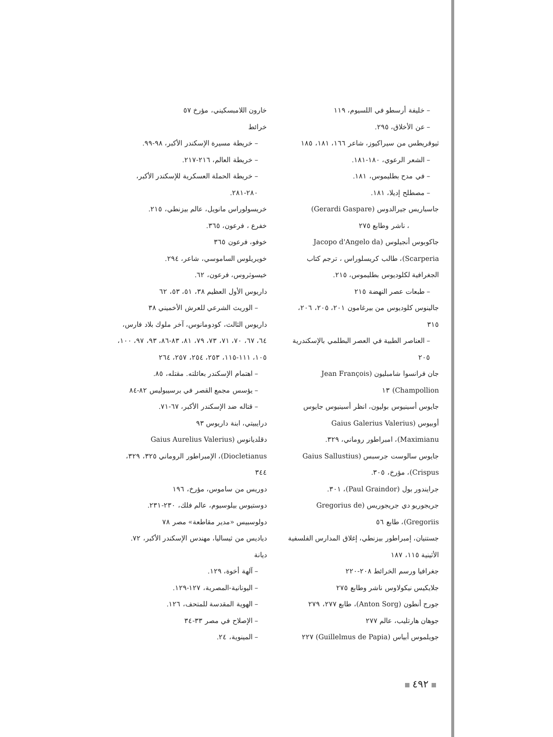– خليفة أرسطو في اللسيوم، ١١٩
– عن الأخلاق، ٢٩٥.
ثيوقريطس من سيراكيوز، شاعر ١٦٦، ١٨١، ١٨٥
– الشعر الرعوي، ١٨٠-١٨١.
– في مدح بطليموس، ١٨١.
– مصطلح إديلا، ١٨١.
جاسباريس جيرالدوس (Gerardi Gaspare)
، ناشر وطابع ٢٧٥
جاكوبوس أنجيلوس (Jacopo d'Angelo da Scarperia)، طالب كريسلوراس ، ترجم كتاب الجغرافية لكلوديوس بطليموس، ٢١٥.
– طبعات عصر النهضة ٢١٥
جالينوس كلوديوس من بيرغامون ٢٠١، ٢٠٥، ٢٠٦، ٣١٥
– العناصر الطبية في العصر البطلمي بالإسكندرية ٢٠٥
جان فرانسوا شامبليون (Jean François Champollion) ١٣
جايوس أسينيوس بوليون، انظر أسينيوس جايوس أوبيوس (Gaius Galerius Valerius Maximianu)، امبراطور روماني، ٣٢٩.
جايوس سالوست جرسبس (Gaius Sallustius Crispus)، مؤرخ، ٣٠٥.
جرايندور بول (Paul Graindor)، ٣٠١.
جريجوريو دي جريجوريس (Gregorius de Gregoriis)، طابع ٥٦
جستنيان، إمبراطور بيزنطي، إغلاق المدارس الفلسفية الأثينية ١١٥، ١٨٧
جغرافيا ورسم الخرائط ٢٠٨-٢٢٠
جلايكيس نيكولاوس ناشر وطابع ٢٧٥
جورج أنطون (Anton Sorg)، طابع ٢٧٧، ٢٧٩
جوهان هارتليب، عالم ٢٧٧
جويلموس أبياس (Guillelmus de Papia) ٢٢٧
خارون اللامبسكيني، مؤرخ ٥٧
خرائط
– خريطة مسيرة الإسكندر الأكبر، ٩٨-٩٩.
– خريطة العالم، ٢١٦-٢١٧.
– خريطة الحملة العسكرية للإسكندر الأكبر، ٢٨٠-٢٨١.
خريسولوراس مانويل، عالم بيزنطي، ٢١٥.
خفرع ، فرعون، ٣٦٥.
خوفو، فرعون ٣٦٥
خويريلوس الساموسي، شاعر، ٢٩٤.
خيسوثروس، فرعون، ٦٢.
داريوس الأول العظيم ٣٨، ٥١، ٥٣، ٦٢
– الوريث الشرعي للعرش الأخميني ٣٨
داريوس الثالث، كودومانوس، آخر ملوك بلاد فارس، ٦٤، ٦٧، ٧٠، ٧١، ٧٣، ٧٩، ٨١، ٨٣-٨٦، ٩٣، ٩٧، ١٠٠، ١٠٥، ١١١-١١٥، ٢٥٣، ٢٥٤، ٢٥٧، ٢٦٤
– اهتمام الإسكندر بعائلته. مقتله، ٨٥.
– يؤسس مجمع القصر في برسيبوليس ٨٢-٨٤
– قتاله ضد الإسكندر الأكبر، ٦٧-٧١.
درايبيتي، ابنة داريوس ٩٣
دقلديانوس (Gaius Aurelius Valerius Diocletianus)، الإمبراطور الروماني ٣٢٥، ٣٢٩، ٣٤٤
دوريس من ساموس، مؤرخ، ١٩٦
دوستيوس بيلوسيوم، عالم فلك، ٢٣٠-٢٣١.
دولوسبيس «مدير مقاطعة» مصر ٧٨
دياديس من ثيساليا، مهندس الإسكندر الأكبر، ٧٢.
ديانة
– آلهة أخوة، ١٢٩.
– اليونانية-المصرية، ١٢٧-١٢٩.
– الهوية المقدسة للمتحف، ١٢٦.
– الإصلاح في مصر ٣٣-٣٤
– المينوية، ٢٤.
٤٩٢